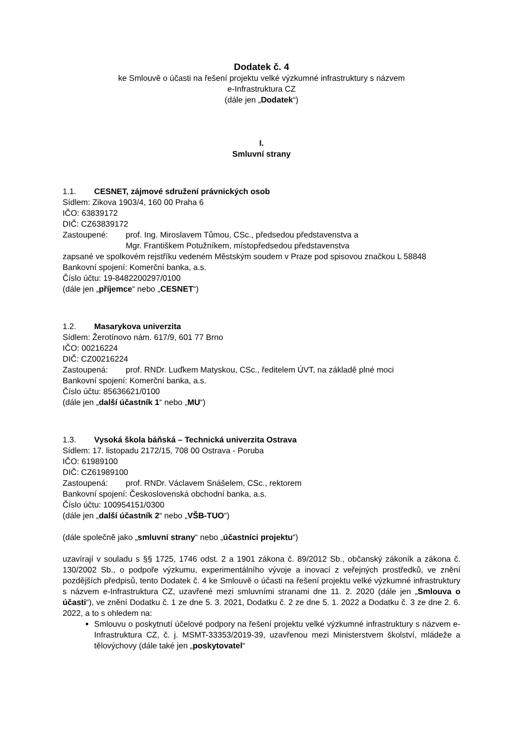Dodatek č. 4
ke Smlouvě o účasti na řešení projektu velké výzkumné infrastruktury s názvem
e-Infrastruktura CZ
(dále jen „Dodatek“)
I.
Smluvní strany
1.1. CESNET, zájmové sdružení právnických osob
Sídlem: Zikova 1903/4, 160 00 Praha 6
IČO: 63839172
DIČ: CZ63839172
Zastoupené: prof. Ing. Miroslavem Tůmou, CSc., předsedou představenstva a
Mgr. Františkem Potužníkem, místopředsedou představenstva
zapsané ve spolkovém rejstříku vedeném Městským soudem v Praze pod spisovou značkou L 58848
Bankovní spojení: Komerční banka, a.s.
Číslo účtu: 19-8482200297/0100
(dále jen „příjemce“ nebo „CESNET“)
1.2. Masarykova univerzita
Sídlem: Žerotínovo nám. 617/9, 601 77 Brno
IČO: 00216224
DIČ: CZ00216224
Zastoupená: prof. RNDr. Luďkem Matyskou, CSc., ředitelem ÚVT, na základě plné moci
Bankovní spojení: Komerční banka, a.s.
Číslo účtu: 85636621/0100
(dále jen „další účastník 1“ nebo „MU“)
1.3. Vysoká škola báňská – Technická univerzita Ostrava
Sídlem: 17. listopadu 2172/15, 708 00 Ostrava - Poruba
IČO: 61989100
DIČ: CZ61989100
Zastoupená: prof. RNDr. Václavem Snášelem, CSc., rektorem
Bankovní spojení: Československá obchodní banka, a.s.
Číslo účtu: 100954151/0300
(dále jen „další účastník 2“ nebo „VŠB-TUO“)
(dále společně jako „smluvní strany“ nebo „účastníci projektu“)
uzavírají v souladu s §§ 1725, 1746 odst. 2 a 1901 zákona č. 89/2012 Sb., občanský zákoník a zákona č. 130/2002 Sb., o podpoře výzkumu, experimentálního vývoje a inovací z veřejných prostředků, ve znění pozdějších předpisů, tento Dodatek č. 4 ke Smlouvě o účasti na řešení projektu velké výzkumné infrastruktury s názvem e-Infrastruktura CZ, uzavřené mezi smluvními stranami dne 11. 2. 2020 (dále jen „Smlouva o účasti“), ve znění Dodatku č. 1 ze dne 5. 3. 2021, Dodatku č. 2 ze dne 5. 1. 2022 a Dodatku č. 3 ze dne 2. 6. 2022, a to s ohledem na:
Smlouvu o poskytnutí účelové podpory na řešení projektu velké výzkumné infrastruktury s názvem e-Infrastruktura CZ, č. j. MSMT-33353/2019-39, uzavřenou mezi Ministerstvem školství, mládeže a tělovýchovy (dále také jen „poskytovatel“